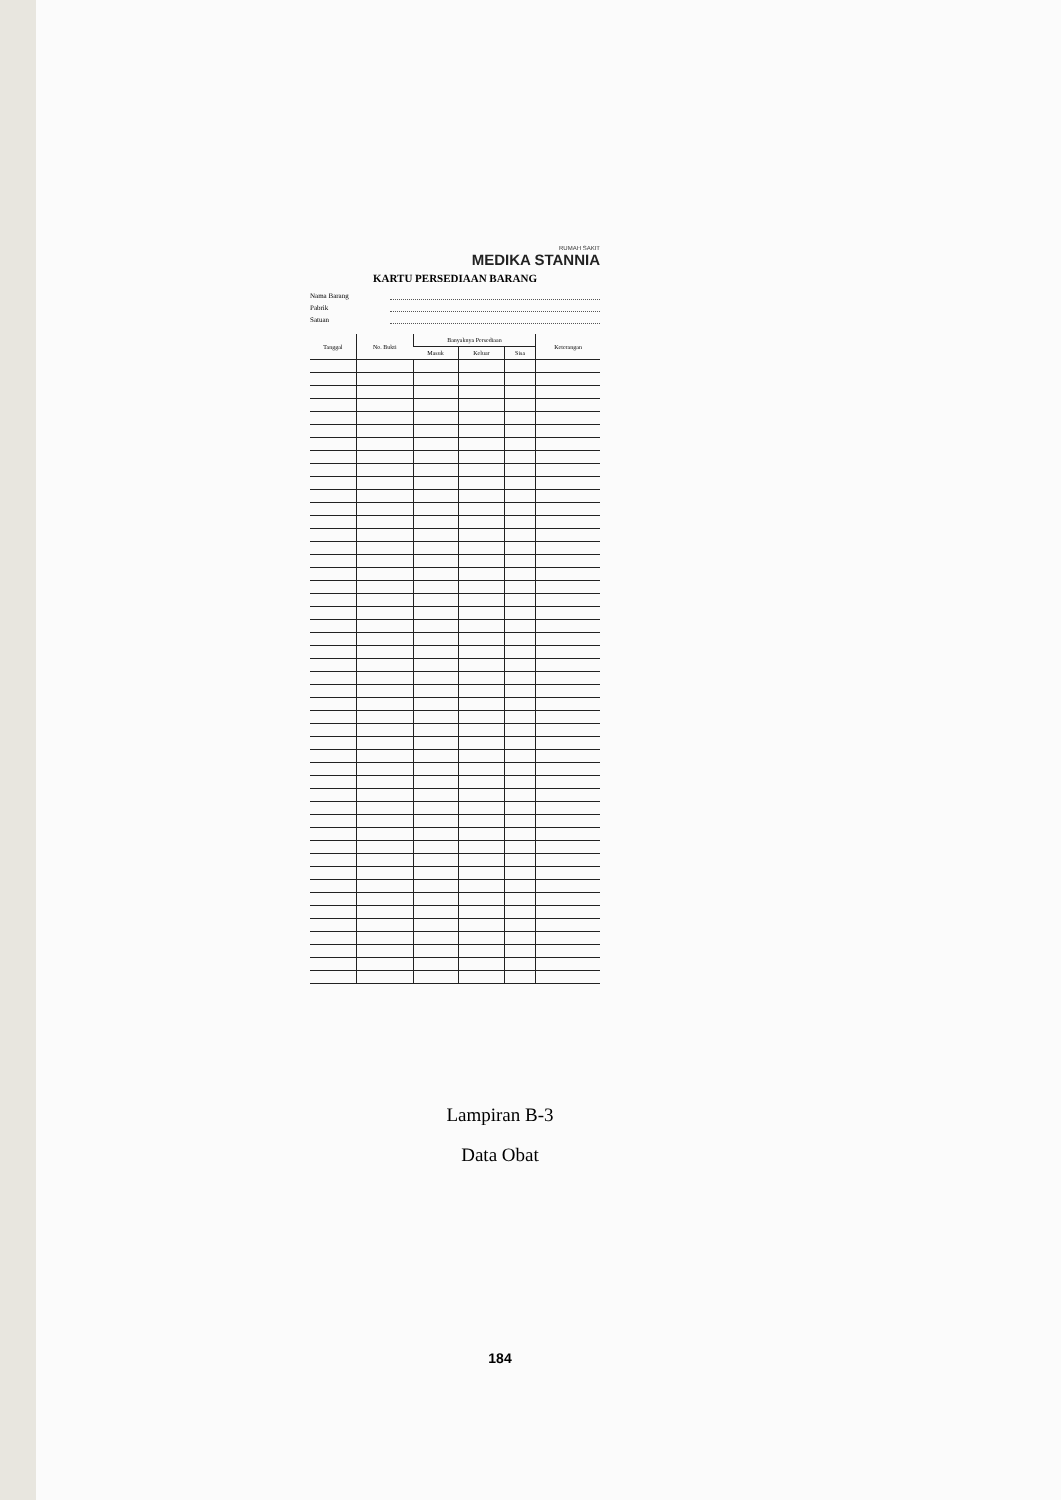RUMAH SAKIT
MEDIKA STANNIA
KARTU PERSEDIAAN BARANG
Nama Barang
Pabrik
Satuan
| Tanggal | No. Bukti | Banyaknya Persediaan | | | Keterangan |
| --- | --- | --- | --- | --- | --- |
| | | Masuk | Keluar | Sisa | |
Lampiran B-3
Data Obat
184